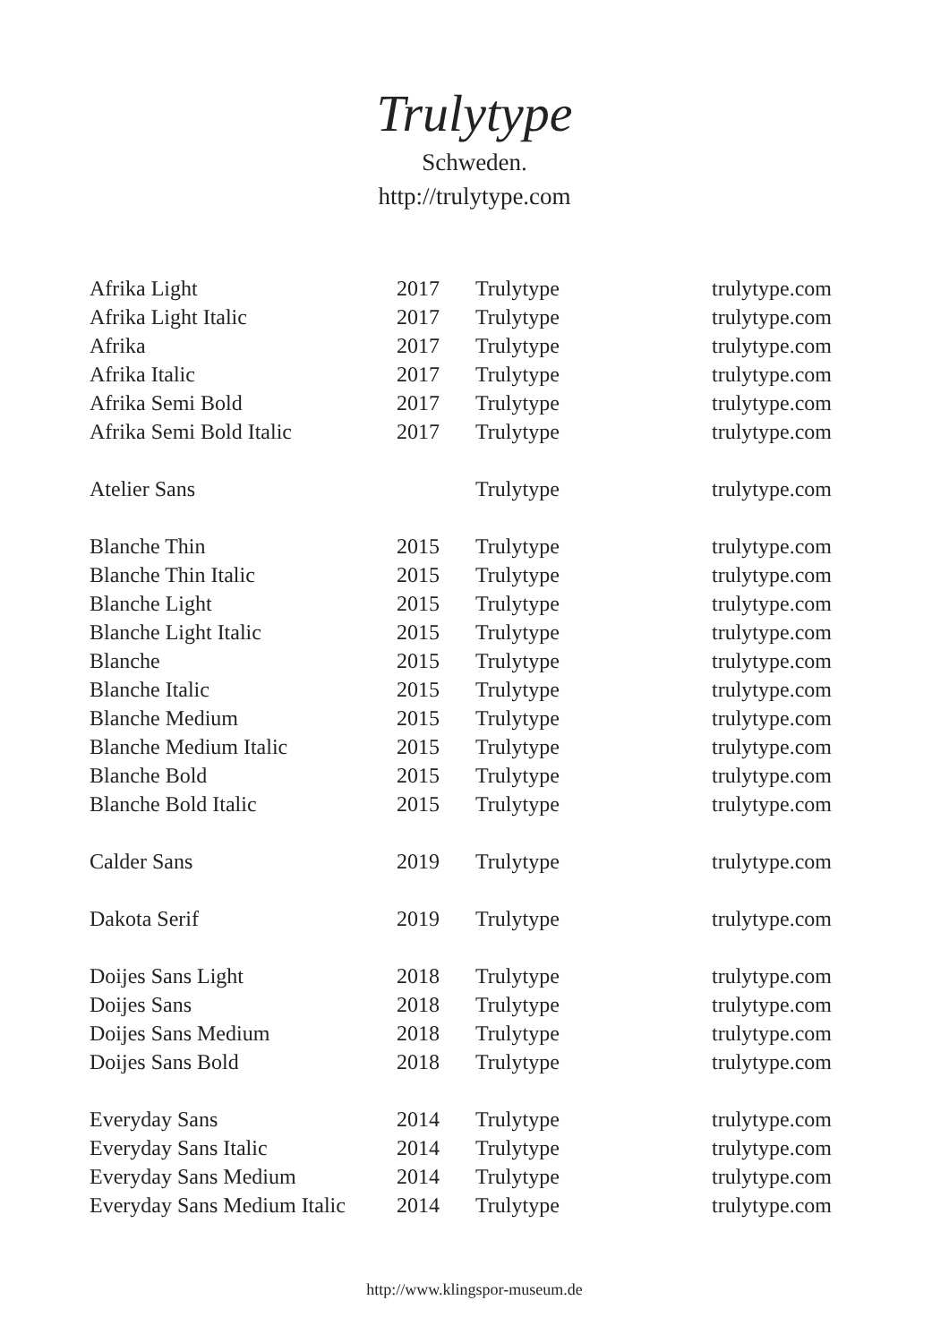Trulytype
Schweden.
http://trulytype.com
| Afrika Light | 2017 | Trulytype | trulytype.com |
| Afrika Light Italic | 2017 | Trulytype | trulytype.com |
| Afrika | 2017 | Trulytype | trulytype.com |
| Afrika Italic | 2017 | Trulytype | trulytype.com |
| Afrika Semi Bold | 2017 | Trulytype | trulytype.com |
| Afrika Semi Bold Italic | 2017 | Trulytype | trulytype.com |
| Atelier Sans | | Trulytype | trulytype.com |
| Blanche Thin | 2015 | Trulytype | trulytype.com |
| Blanche Thin Italic | 2015 | Trulytype | trulytype.com |
| Blanche Light | 2015 | Trulytype | trulytype.com |
| Blanche Light Italic | 2015 | Trulytype | trulytype.com |
| Blanche | 2015 | Trulytype | trulytype.com |
| Blanche Italic | 2015 | Trulytype | trulytype.com |
| Blanche Medium | 2015 | Trulytype | trulytype.com |
| Blanche Medium Italic | 2015 | Trulytype | trulytype.com |
| Blanche Bold | 2015 | Trulytype | trulytype.com |
| Blanche Bold Italic | 2015 | Trulytype | trulytype.com |
| Calder Sans | 2019 | Trulytype | trulytype.com |
| Dakota Serif | 2019 | Trulytype | trulytype.com |
| Doijes Sans Light | 2018 | Trulytype | trulytype.com |
| Doijes Sans | 2018 | Trulytype | trulytype.com |
| Doijes Sans Medium | 2018 | Trulytype | trulytype.com |
| Doijes Sans Bold | 2018 | Trulytype | trulytype.com |
| Everyday Sans | 2014 | Trulytype | trulytype.com |
| Everyday Sans Italic | 2014 | Trulytype | trulytype.com |
| Everyday Sans Medium | 2014 | Trulytype | trulytype.com |
| Everyday Sans Medium Italic | 2014 | Trulytype | trulytype.com |
http://www.klingspor-museum.de